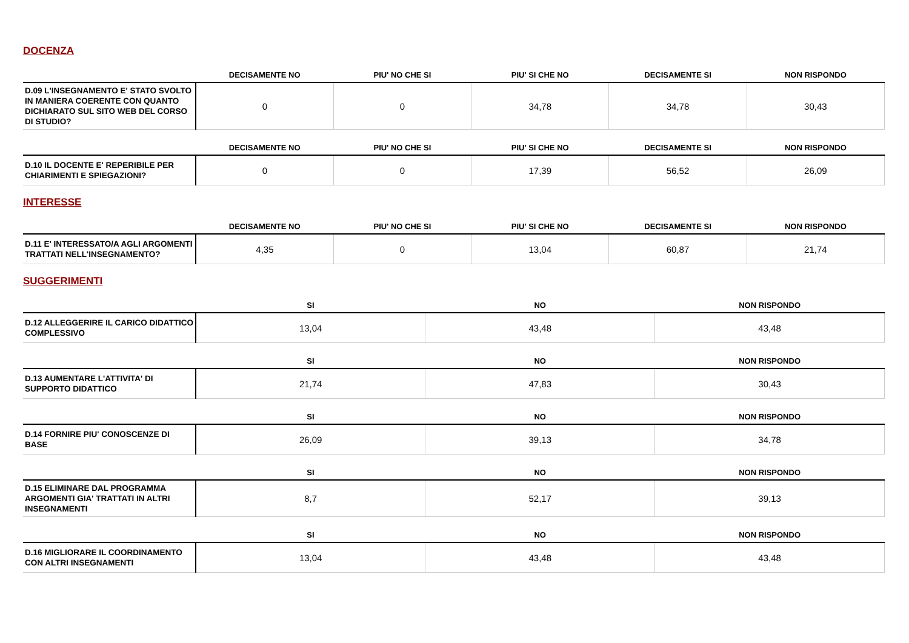DOCENZA
| | DECISAMENTE NO | PIU' NO CHE SI | PIU' SI CHE NO | DECISAMENTE SI | NON RISPONDO |
| --- | --- | --- | --- | --- | --- |
| D.09 L'INSEGNAMENTO E' STATO SVOLTO IN MANIERA COERENTE CON QUANTO DICHIARATO SUL SITO WEB DEL CORSO DI STUDIO? | 0 | 0 | 34,78 | 34,78 | 30,43 |
| | DECISAMENTE NO | PIU' NO CHE SI | PIU' SI CHE NO | DECISAMENTE SI | NON RISPONDO |
| --- | --- | --- | --- | --- | --- |
| D.10 IL DOCENTE E' REPERIBILE PER CHIARIMENTI E SPIEGAZIONI? | 0 | 0 | 17,39 | 56,52 | 26,09 |
INTERESSE
| | DECISAMENTE NO | PIU' NO CHE SI | PIU' SI CHE NO | DECISAMENTE SI | NON RISPONDO |
| --- | --- | --- | --- | --- | --- |
| D.11 E' INTERESSATO/A AGLI ARGOMENTI TRATTATI NELL'INSEGNAMENTO? | 4,35 | 0 | 13,04 | 60,87 | 21,74 |
SUGGERIMENTI
| | SI | NO | NON RISPONDO |
| --- | --- | --- | --- |
| D.12 ALLEGGERIRE IL CARICO DIDATTICO COMPLESSIVO | 13,04 | 43,48 | 43,48 |
| | SI | NO | NON RISPONDO |
| --- | --- | --- | --- |
| D.13 AUMENTARE L'ATTIVITA' DI SUPPORTO DIDATTICO | 21,74 | 47,83 | 30,43 |
| | SI | NO | NON RISPONDO |
| --- | --- | --- | --- |
| D.14 FORNIRE PIU' CONOSCENZE DI BASE | 26,09 | 39,13 | 34,78 |
| | SI | NO | NON RISPONDO |
| --- | --- | --- | --- |
| D.15 ELIMINARE DAL PROGRAMMA ARGOMENTI GIA' TRATTATI IN ALTRI INSEGNAMENTI | 8,7 | 52,17 | 39,13 |
| | SI | NO | NON RISPONDO |
| --- | --- | --- | --- |
| D.16 MIGLIORARE IL COORDINAMENTO CON ALTRI INSEGNAMENTI | 13,04 | 43,48 | 43,48 |